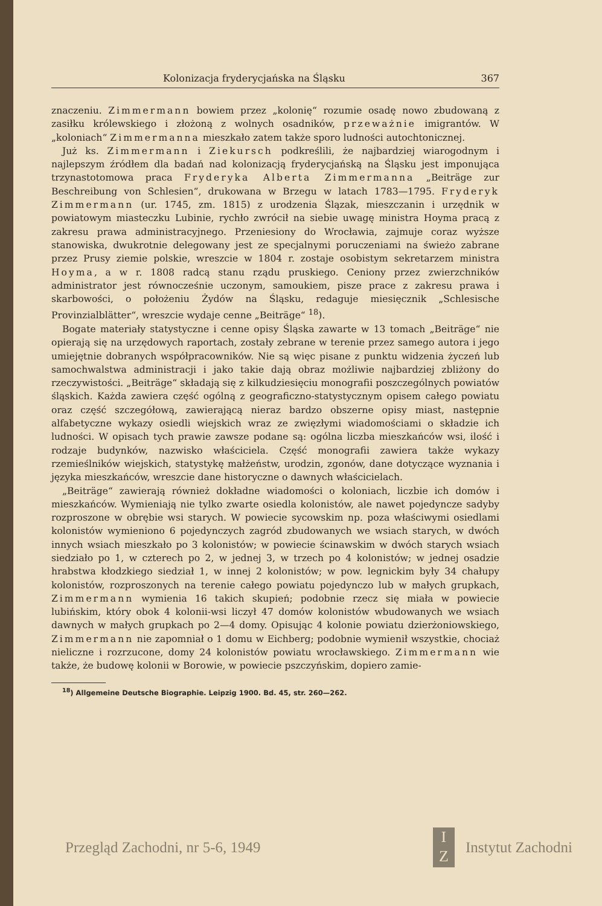Kolonizacja fryderycjańska na Śląsku 367
znaczeniu. Zimmermann bowiem przez „kolonię“ rozumie osadę nowo zbudowaną z zasiłku królewskiego i złożoną z wolnych osadników, przeważnie imigrantów. W „koloniach“ Zimmermanna mieszkało zatem także sporo ludności autochtonicznej.
Już ks. Zimmermann i Ziekursch podkreślili, że najbardziej wiarogodnym i najlepszym źródłem dla badań nad kolonizacją fryderycjańską na Śląsku jest imponująca trzynastotomowa praca Fryderyka Alberta Zimmermanna „Beiträge zur Beschreibung von Schlesien“, drukowana w Brzegu w latach 1783—1795. Fryderyk Zimmermann (ur. 1745, zm. 1815) z urodzenia Ślązak, mieszczanin i urzędnik w powiatowym miasteczku Lubinie, rychło zwrócił na siebie uwagę ministra Hoyma pracą z zakresu prawa administracyjnego. Przeniesiony do Wrocławia, zajmuje coraz wyższe stanowiska, dwukrotnie delegowany jest ze specjalnymi poruczeniami na świeżo zabrane przez Prusy ziemie polskie, wreszcie w 1804 r. zostaje osobistym sekretarzem ministra Hoyma, a w r. 1808 radcą stanu rządu pruskiego. Ceniony przez zwierzchników administrator jest równocześnie uczonym, samoukiem, pisze prace z zakresu prawa i skarbowości, o położeniu Żydów na Śląsku, redaguje miesięcznik „Schlesische Provinzialblätter“, wreszcie wydaje cenne „Beiträge“ <sup>18</sup>).
Bogate materiały statystyczne i cenne opisy Śląska zawarte w 13 tomach „Beiträge“ nie opierają się na urzędowych raportach, zostały zebrane w terenie przez samego autora i jego umiejętnie dobranych współpracowników. Nie są więc pisane z punktu widzenia życzeń lub samochwalstwa administracji i jako takie dają obraz możliwie najbardziej zbliżony do rzeczywistości. „Beiträge“ składają się z kilkudziesięciu monografii poszczególnych powiatów śląskich. Każda zawiera część ogólną z geograficzno-statystycznym opisem całego powiatu oraz część szczegółową, zawierającą nieraz bardzo obszerne opisy miast, następnie alfabetyczne wykazy osiedli wiejskich wraz ze zwięzłymi wiadomościami o składzie ich ludności. W opisach tych prawie zawsze podane są: ogólna liczba mieszkańców wsi, ilość i rodzaje budynków, nazwisko właściciela. Część monografii zawiera także wykazy rzemieślników wiejskich, statystykę małżeństw, urodzin, zgonów, dane dotyczące wyznania i języka mieszkańców, wreszcie dane historyczne o dawnych właścicielach.
„Beiträge“ zawierają również dokładne wiadomości o koloniach, liczbie ich domów i mieszkańców. Wymieniają nie tylko zwarte osiedla kolonistów, ale nawet pojedyncze sadyby rozproszone w obrębie wsi starych. W powiecie sycowskim np. poza właściwymi osiedlami kolonistów wymieniono 6 pojedynczych zagród zbudowanych we wsiach starych, w dwóch innych wsiach mieszkało po 3 kolonistów; w powiecie ścinawskim w dwóch starych wsiach siedziało po 1, w czterech po 2, w jednej 3, w trzech po 4 kolonistów; w jednej osadzie hrabstwa kłodzkiego siedział 1, w innej 2 kolonistów; w pow. legnickim były 34 chałupy kolonistów, rozproszonych na terenie całego powiatu pojedynczo lub w małych grupkach, Zimmermann wymienia 16 takich skupień; podobnie rzecz się miała w powiecie lubińskim, który obok 4 kolonii-wsi liczył 47 domów kolonistów wbudowanych we wsiach dawnych w małych grupkach po 2—4 domy. Opisując 4 kolonie powiatu dzierżoniowskiego, Zimmermann nie zapomniał o 1 domu w Eichberg; podobnie wymienił wszystkie, chociaż nieliczne i rozrzucone, domy 24 kolonistów powiatu wrocławskiego. Zimmermann wie także, że budowę kolonii w Borowie, w powiecie pszczyńskim, dopiero zamie-
<sup>18</sup>) Allgemeine Deutsche Biographie. Leipzig 1900. Bd. 45, str. 260—262.
Przegląd Zachodni, nr 5-6, 1949 I
Z Instytut Zachodni